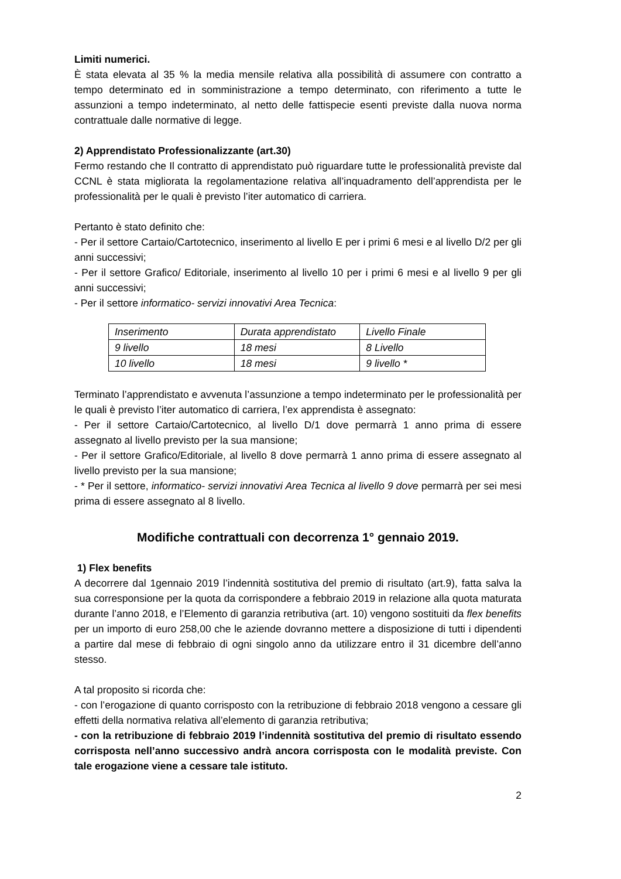Limiti numerici.
È stata elevata al 35 % la media mensile relativa alla possibilità di assumere con contratto a tempo determinato ed in somministrazione a tempo determinato, con riferimento a tutte le assunzioni a tempo indeterminato, al netto delle fattispecie esenti previste dalla nuova norma contrattuale dalle normative di legge.
2) Apprendistato Professionalizzante (art.30)
Fermo restando che Il contratto di apprendistato può riguardare tutte le professionalità previste dal CCNL è stata migliorata la regolamentazione relativa all’inquadramento dell’apprendista per le professionalità per le quali è previsto l’iter automatico di carriera.
Pertanto è stato definito che:
- Per il settore Cartaio/Cartotecnico, inserimento al livello E per i primi 6 mesi e al livello D/2 per gli anni successivi;
- Per il settore Grafico/ Editoriale, inserimento al livello 10 per i primi 6 mesi e al livello 9 per gli anni successivi;
- Per il settore informatico- servizi innovativi Area Tecnica:
| Inserimento | Durata apprendistato | Livello Finale |
| 9 livello | 18 mesi | 8 Livello |
| 10 livello | 18 mesi | 9 livello * |
Terminato l’apprendistato e avvenuta l’assunzione a tempo indeterminato per le professionalità per le quali è previsto l’iter automatico di carriera, l’ex apprendista è assegnato:
- Per il settore Cartaio/Cartotecnico, al livello D/1 dove permarrà 1 anno prima di essere assegnato al livello previsto per la sua mansione;
- Per il settore Grafico/Editoriale, al livello 8 dove permarrà 1 anno prima di essere assegnato al livello previsto per la sua mansione;
- * Per il settore, informatico- servizi innovativi Area Tecnica al livello 9 dove permarrà per sei mesi prima di essere assegnato al 8 livello.
Modifiche contrattuali con decorrenza 1° gennaio 2019.
1) Flex benefits
A decorrere dal 1gennaio 2019 l’indennità sostitutiva del premio di risultato (art.9), fatta salva la sua corresponsione per la quota da corrispondere a febbraio 2019 in relazione alla quota maturata durante l’anno 2018, e l’Elemento di garanzia retributiva (art. 10) vengono sostituiti da flex benefits per un importo di euro 258,00 che le aziende dovranno mettere a disposizione di tutti i dipendenti a partire dal mese di febbraio di ogni singolo anno da utilizzare entro il 31 dicembre dell’anno stesso.
A tal proposito si ricorda che:
- con l’erogazione di quanto corrisposto con la retribuzione di febbraio 2018 vengono a cessare gli effetti della normativa relativa all’elemento di garanzia retributiva;
- con la retribuzione di febbraio 2019 l’indennità sostitutiva del premio di risultato essendo corrisposta nell’anno successivo andrà ancora corrisposta con le modalità previste. Con tale erogazione viene a cessare tale istituto.
2